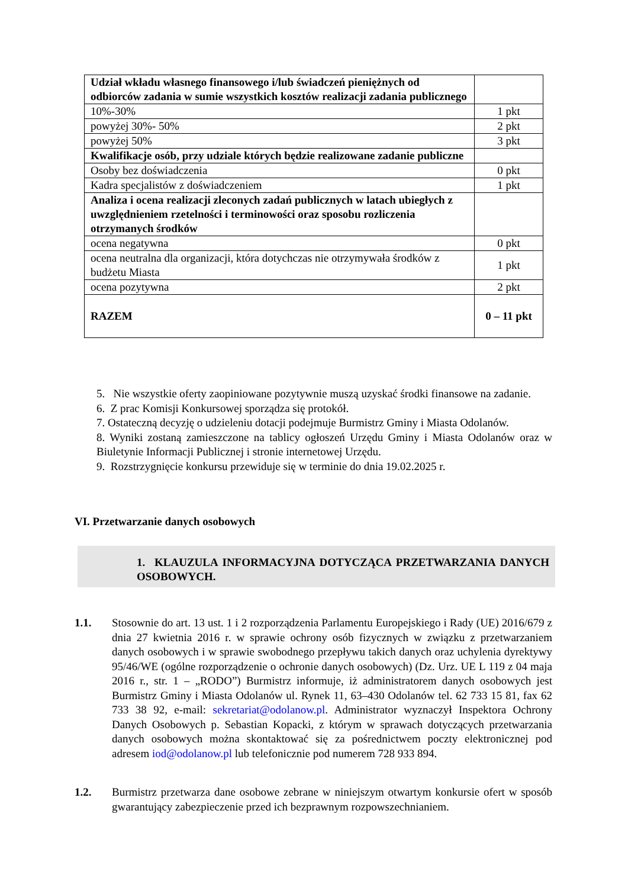| Udział wkładu własnego finansowego i/lub świadczeń pieniężnych od odbiorców zadania w sumie wszystkich kosztów realizacji zadania publicznego | |
| 10%-30% | 1 pkt |
| powyżej 30%- 50% | 2 pkt |
| powyżej 50% | 3 pkt |
| Kwalifikacje osób, przy udziale których będzie realizowane zadanie publiczne | |
| Osoby bez doświadczenia | 0 pkt |
| Kadra specjalistów z doświadczeniem | 1 pkt |
| Analiza i ocena realizacji zleconych zadań publicznych w latach ubiegłych z uwzględnieniem rzetelności i terminowości oraz sposobu rozliczenia otrzymanych środków | |
| ocena negatywna | 0 pkt |
| ocena neutralna dla organizacji, która dotychczas nie otrzymywała środków z budżetu Miasta | 1 pkt |
| ocena pozytywna | 2 pkt |
| RAZEM | 0 – 11 pkt |
5. Nie wszystkie oferty zaopiniowane pozytywnie muszą uzyskać środki finansowe na zadanie.
6. Z prac Komisji Konkursowej sporządza się protokół.
7. Ostateczną decyzję o udzieleniu dotacji podejmuje Burmistrz Gminy i Miasta Odolanów.
8. Wyniki zostaną zamieszczone na tablicy ogłoszeń Urzędu Gminy i Miasta Odolanów oraz w Biuletynie Informacji Publicznej i stronie internetowej Urzędu.
9. Rozstrzygnięcie konkursu przewiduje się w terminie do dnia 19.02.2025 r.
VI. Przetwarzanie danych osobowych
1. KLAUZULA INFORMACYJNA DOTYCZĄCA PRZETWARZANIA DANYCH OSOBOWYCH.
1.1. Stosownie do art. 13 ust. 1 i 2 rozporządzenia Parlamentu Europejskiego i Rady (UE) 2016/679 z dnia 27 kwietnia 2016 r. w sprawie ochrony osób fizycznych w związku z przetwarzaniem danych osobowych i w sprawie swobodnego przepływu takich danych oraz uchylenia dyrektywy 95/46/WE (ogólne rozporządzenie o ochronie danych osobowych) (Dz. Urz. UE L 119 z 04 maja 2016 r., str. 1 – „RODO”) Burmistrz informuje, iż administratorem danych osobowych jest Burmistrz Gminy i Miasta Odolanów ul. Rynek 11, 63–430 Odolanów tel. 62 733 15 81, fax 62 733 38 92, e-mail: sekretariat@odolanow.pl. Administrator wyznaczył Inspektora Ochrony Danych Osobowych p. Sebastian Kopacki, z którym w sprawach dotyczących przetwarzania danych osobowych można skontaktować się za pośrednictwem poczty elektronicznej pod adresem iod@odolanow.pl lub telefonicznie pod numerem 728 933 894.
1.2. Burmistrz przetwarza dane osobowe zebrane w niniejszym otwartym konkursie ofert w sposób gwarantujący zabezpieczenie przed ich bezprawnym rozpowszechnianiem.